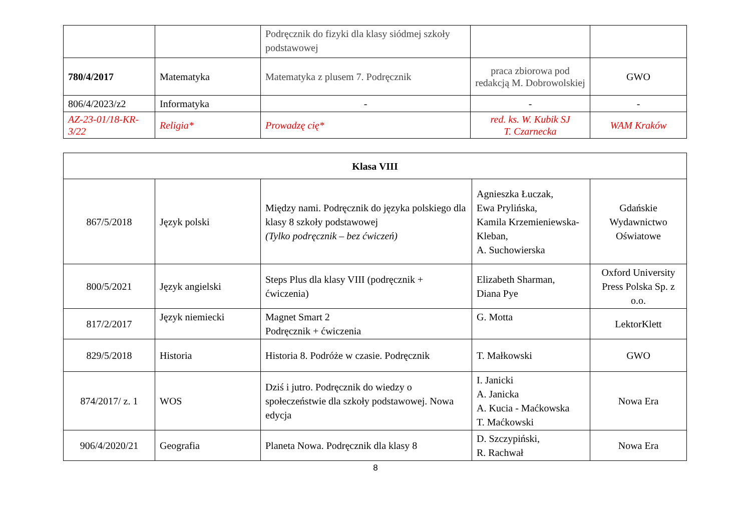| | | Podręcznik do fizyki dla klasy siódmej szkoły podstawowej | | |
| 780/4/2017 | Matematyka | Matematyka z plusem 7. Podręcznik | praca zbiorowa pod redakcją M. Dobrowolskiej | GWO |
| 806/4/2023/z2 | Informatyka | - | - | - |
| AZ-23-01/18-KR-3/22 | Religia* | Prowadzę cię* | red. ks. W. Kubik SJ T. Czarnecka | WAM Kraków |
| Klasa VIII | | | | |
| 867/5/2018 | Język polski | Między nami. Podręcznik do języka polskiego dla klasy 8 szkoły podstawowej (Tylko podręcznik – bez ćwiczeń) | Agnieszka Łuczak, Ewa Prylińska, Kamila Krzemieniewska-Kleban, A. Suchowierska | Gdańskie Wydawnictwo Oświatowe |
| 800/5/2021 | Język angielski | Steps Plus dla klasy VIII (podręcznik + ćwiczenia) | Elizabeth Sharman, Diana Pye | Oxford University Press Polska Sp. z o.o. |
| 817/2/2017 | Język niemiecki | Magnet Smart 2 Podręcznik + ćwiczenia | G. Motta | LektorKlett |
| 829/5/2018 | Historia | Historia 8. Podróże w czasie. Podręcznik | T. Małkowski | GWO |
| 874/2017/ z. 1 | WOS | Dziś i jutro. Podręcznik do wiedzy o społeczeństwie dla szkoły podstawowej. Nowa edycja | I. Janicki A. Janicka A. Kucia - Maćkowska T. Maćkowski | Nowa Era |
| 906/4/2020/21 | Geografia | Planeta Nowa. Podręcznik dla klasy 8 | D. Szczypiński, R. Rachwał | Nowa Era |
8